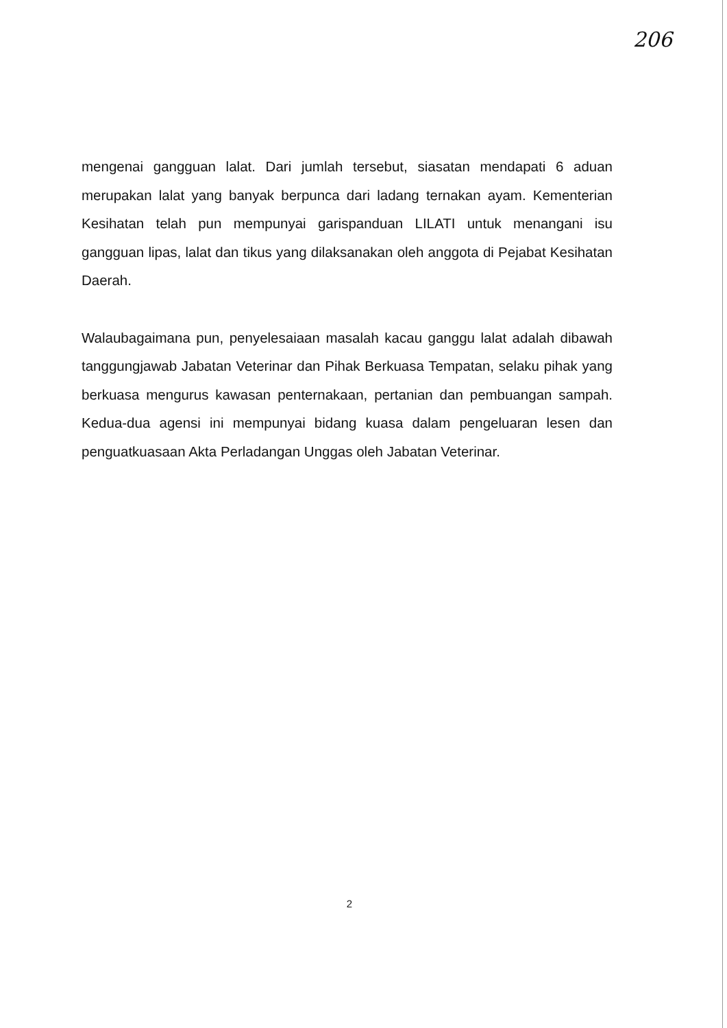206
mengenai gangguan lalat. Dari jumlah tersebut, siasatan mendapati 6 aduan merupakan lalat yang banyak berpunca dari ladang ternakan ayam. Kementerian Kesihatan telah pun mempunyai garispanduan LILATI untuk menangani isu gangguan lipas, lalat dan tikus yang dilaksanakan oleh anggota di Pejabat Kesihatan Daerah.
Walaubagaimana pun, penyelesaiaan masalah kacau ganggu lalat adalah dibawah tanggungjawab Jabatan Veterinar dan Pihak Berkuasa Tempatan, selaku pihak yang berkuasa mengurus kawasan penternakaan, pertanian dan pembuangan sampah. Kedua-dua agensi ini mempunyai bidang kuasa dalam pengeluaran lesen dan penguatkuasaan Akta Perladangan Unggas oleh Jabatan Veterinar.
2